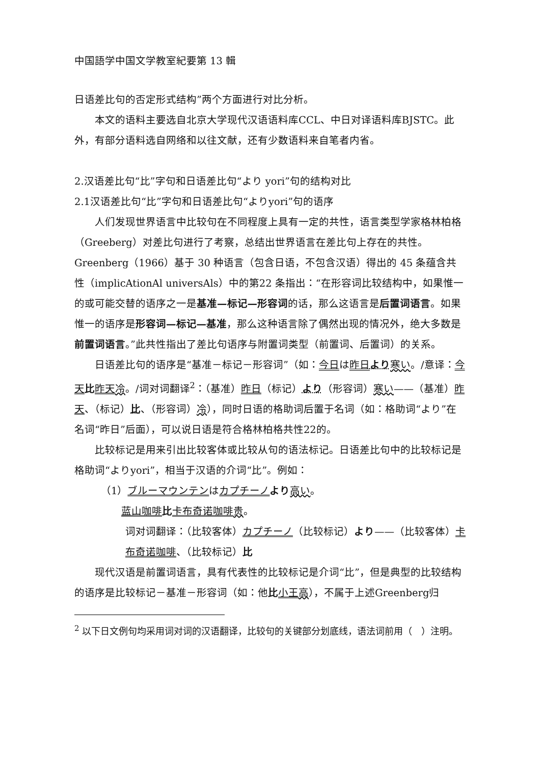中国語学中国文学教室紀要第 13 輯
日语差比句的否定形式结构”两个方面进行对比分析。
本文的语料主要选自北京大学现代汉语语料库CCL、中日对译语料库BJSTC。此外，有部分语料选自网络和以往文献，还有少数语料来自笔者内省。
2.汉语差比句“比”字句和日语差比句“より yori”句的结构对比
2.1汉语差比句“比”字句和日语差比句“よりyori”句的语序
人们发现世界语言中比较句在不同程度上具有一定的共性，语言类型学家格林柏格（Greeberg）对差比句进行了考察，总结出世界语言在差比句上存在的共性。Greenberg（1966）基于 30 种语言（包含日语，不包含汉语）得出的 45 条蕴含共性（implicAtionAl universAls）中的第22 条指出：“在形容词比较结构中，如果惟一的或可能交替的语序之一是基准—标记—形容词的话，那么这语言是后置词语言。如果惟一的语序是形容词—标记—基准，那么这种语言除了偶然出现的情况外，绝大多数是前置词语言。”此共性指出了差比句语序与附置词类型（前置词、后置词）的关系。
日语差比句的语序是“基准－标记－形容词”（如：今日は昨日 より 寒い。/意译：今天 比昨天 冷。/词对词翻译<sup>2</sup>：（基准）昨日（标记）より（形容词）寒い——（基准）昨天、（标记）比、（形容词）冷），同时日语的格助词后置于名词（如：格助词“より”在名词“昨日”后面），可以说日语是符合格林柏格共性22的。
比较标记是用来引出比较客体或比较从句的语法标记。日语差比句中的比较标记是格助词“よりyori”，相当于汉语的介词“比”。例如：
（1）ブルーマウンテンはカプチーノ より 高い。
蓝山咖啡 比卡布奇诺咖啡 贵。
词对词翻译：（比较客体）カプチーノ（比较标记）より——（比较客体）卡布奇诺咖啡、（比较标记）比
现代汉语是前置词语言，具有代表性的比较标记是介词“比”，但是典型的比较结构的语序是比较标记－基准－形容词（如：他比小王 高），不属于上述Greenberg归
<sup>2</sup> 以下日文例句均采用词对词的汉语翻译，比较句的关键部分划底线，语法词前用（　）注明。